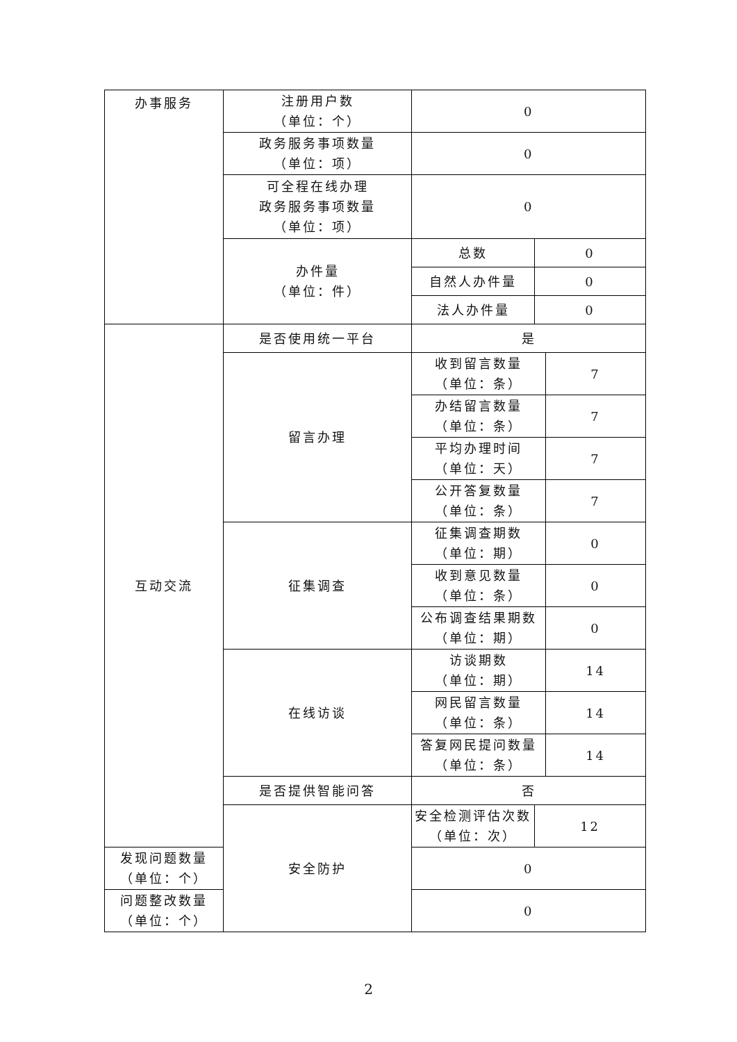| 办事服务 | 注册用户数 （单位：个） | 0 | | |
| | 政务服务事项数量 （单位：项） | 0 | | |
| | 可全程在线办理 政务服务事项数量 （单位：项） | 0 | | |
| | 办件量 （单位：件） | 总数 | 0 | |
| | | 自然人办件量 | 0 | |
| | | 法人办件量 | 0 | |
| 互动交流 | 是否使用统一平台 | 是 | | |
| | 留言办理 | 收到留言数量 （单位：条） | | 7 |
| | | 办结留言数量 （单位：条） | | 7 |
| | | 平均办理时间 （单位：天） | | 7 |
| | | 公开答复数量 （单位：条） | | 7 |
| | 征集调查 | 征集调查期数 （单位：期） | | 0 |
| | | 收到意见数量 （单位：条） | | 0 |
| | | 公布调查结果期数 （单位：期） | | 0 |
| | 在线访谈 | 访谈期数 （单位：期） | | 14 |
| | | 网民留言数量 （单位：条） | | 14 |
| | | 答复网民提问数量 （单位：条） | | 14 |
| | 是否提供智能问答 | 否 | | |
| | 安全防护 | 安全检测评估次数 （单位：次） | 12 | |
| 发现问题数量 （单位：个） | | 0 | | |
| 问题整改数量 （单位：个） | | 0 | | |
2